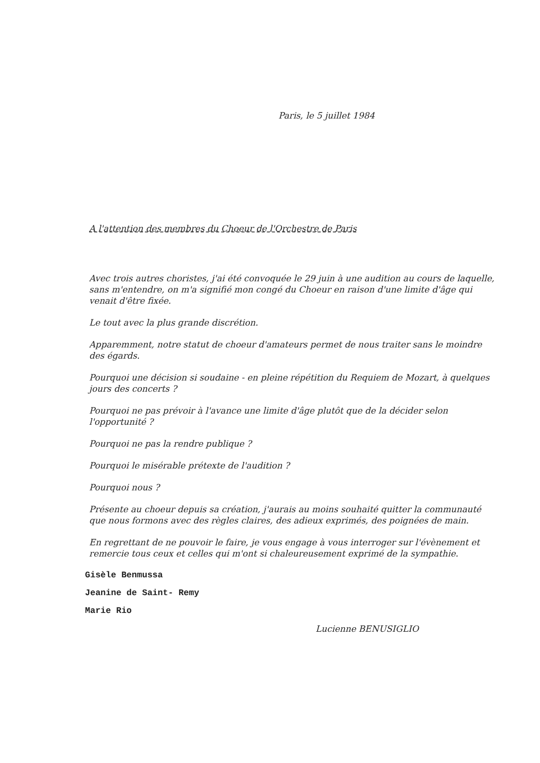Paris, le 5 juillet 1984
A l'attention des membres du Choeur de l'Orchestre de Paris
Avec trois autres choristes, j'ai été convoquée le 29 juin à une audition au cours de laquelle, sans m'entendre, on m'a signifié mon congé du Choeur en raison d'une limite d'âge qui venait d'être fixée.
Le tout avec la plus grande discrétion.
Apparemment, notre statut de choeur d'amateurs permet de nous traiter sans le moindre des égards.
Pourquoi une décision si soudaine - en pleine répétition du Requiem de Mozart, à quelques jours des concerts ?
Pourquoi ne pas prévoir à l'avance une limite d'âge plutôt que de la décider selon l'opportunité ?
Pourquoi ne pas la rendre publique ?
Pourquoi le misérable prétexte de l'audition ?
Pourquoi nous ?
Présente au choeur depuis sa création, j'aurais au moins souhaité quitter la communauté que nous formons avec des règles claires, des adieux exprimés, des poignées de main.
En regrettant de ne pouvoir le faire, je vous engage à vous interroger sur l'évènement et remercie tous ceux et celles qui m'ont si chaleureusement exprimé de la sympathie.
Gisèle Benmussa
Jeanine de Saint- Remy
Marie Rio
Lucienne BENUSIGLIO